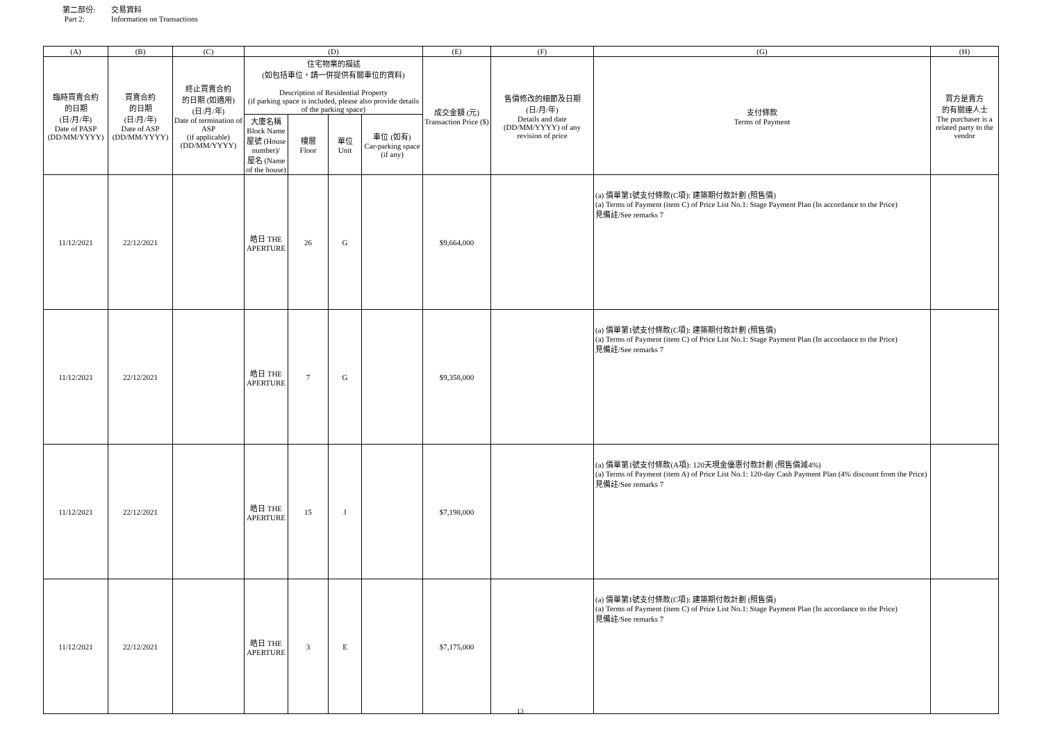第二部份: 交易資料
Part 2: Information on Transactions
| (A) | (B) | (C) | (D) | | | | (E) | (F) | (G) | (H) |
| --- | --- | --- | --- | --- | --- | --- | --- | --- | --- | --- |
| 臨時買賣合約 的日期 (日/月/年) Date of PASP (DD/MM/YYYY) | 買賣合約 的日期 (日/月/年) Date of ASP (DD/MM/YYYY) | 終止買賣合約 的日期 (如適用) (日/月/年) Date of termination of ASP (if applicable) (DD/MM/YYYY) | 住宅物業的描述 (如包括車位，請一併提供有關車位的資料) Description of Residential Property (if parking space is included, please also provide details of the parking space) | | | | 成交金額 (元) Transaction Price ($) | 售價修改的細節及日期 (日/月/年) Details and date (DD/MM/YYYY) of any revision of price | 支付條款 Terms of Payment | 買方是賣方 的有關連人士 The purchaser is a related party to the vendor |
| | | | 大廈名稱 Block Name 屋號 (House number)/ 屋名 (Name of the house) | 樓層 Floor | 單位 Unit | 車位 (如有) Car-parking space (if any) | | | | |
| 11/12/2021 | 22/12/2021 | | 皓日 THE APERTURE | 26 | G | | $9,664,000 | | (a) 價單第1號支付條款(C項): 建築期付款計劃 (照售價) (a) Terms of Payment (item C) of Price List No.1: Stage Payment Plan (In accordance to the Price) 見備註/See remarks 7 | |
| 11/12/2021 | 22/12/2021 | | 皓日 THE APERTURE | 7 | G | | $9,358,000 | | (a) 價單第1號支付條款(C項): 建築期付款計劃 (照售價) (a) Terms of Payment (item C) of Price List No.1: Stage Payment Plan (In accordance to the Price) 見備註/See remarks 7 | |
| 11/12/2021 | 22/12/2021 | | 皓日 THE APERTURE | 15 | J | | $7,198,000 | | (a) 價單第1號支付條款(A項): 120天現金優惠付款計劃 (照售價減4%) (a) Terms of Payment (item A) of Price List No.1: 120-day Cash Payment Plan (4% discount from the Price) 見備註/See remarks 7 | |
| 11/12/2021 | 22/12/2021 | | 皓日 THE APERTURE | 3 | E | | $7,175,000 | | (a) 價單第1號支付條款(C項): 建築期付款計劃 (照售價) (a) Terms of Payment (item C) of Price List No.1: Stage Payment Plan (In accordance to the Price) 見備註/See remarks 7 | |
13